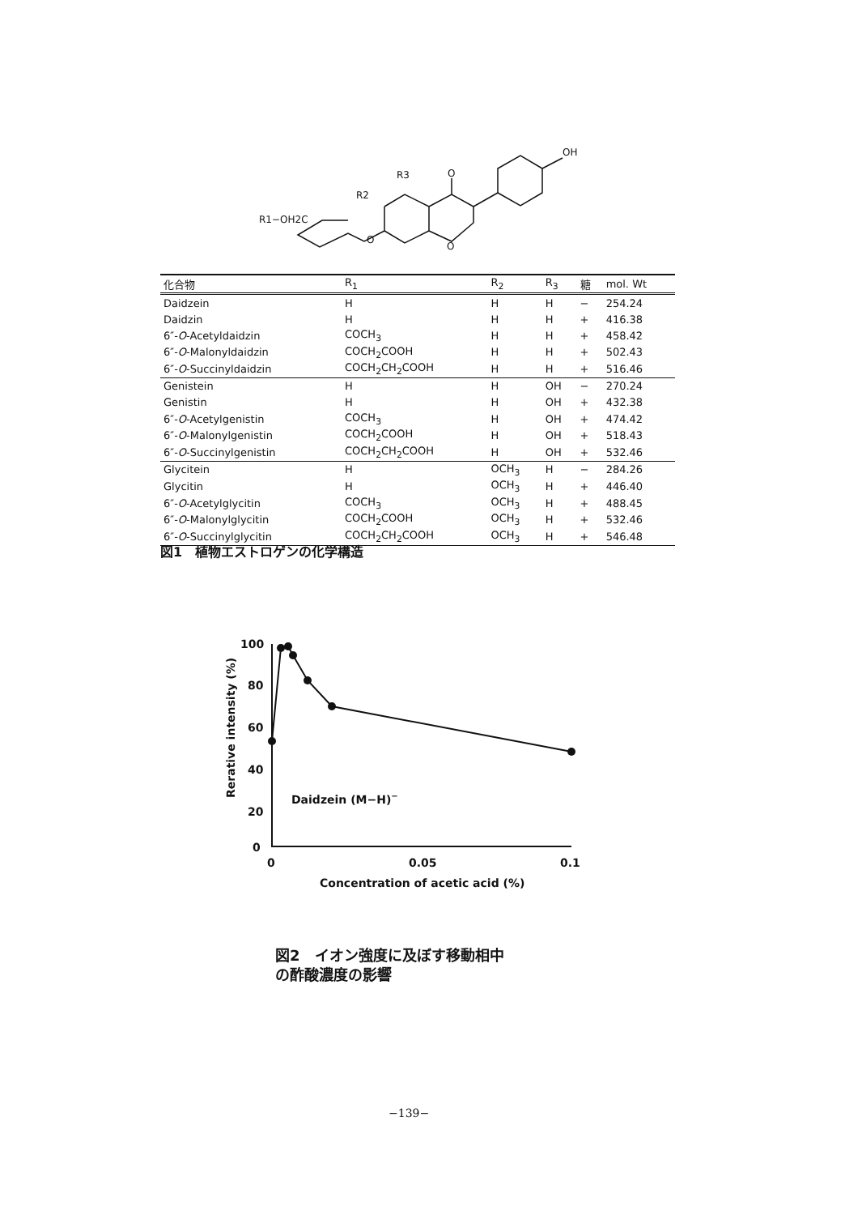OH
O
R3
R2
R1−OH2C
O
O
| 化合物 | R<sub>1</sub> | R<sub>2</sub> | R<sub>3</sub> | 糖 | mol. Wt |
| --- | --- | --- | --- | --- | --- |
| Daidzein | H | H | H | − | 254.24 |
| Daidzin | H | H | H | + | 416.38 |
| 6″- O -Acetyldaidzin | COCH<sub>3</sub> | H | H | + | 458.42 |
| 6″- O -Malonyldaidzin | COCH<sub>2</sub>COOH | H | H | + | 502.43 |
| 6″- O -Succinyldaidzin | COCH<sub>2</sub>CH<sub>2</sub>COOH | H | H | + | 516.46 |
| Genistein | H | H | OH | − | 270.24 |
| Genistin | H | H | OH | + | 432.38 |
| 6″- O -Acetylgenistin | COCH<sub>3</sub> | H | OH | + | 474.42 |
| 6″- O -Malonylgenistin | COCH<sub>2</sub>COOH | H | OH | + | 518.43 |
| 6″- O -Succinylgenistin | COCH<sub>2</sub>CH<sub>2</sub>COOH | H | OH | + | 532.46 |
| Glycitein | H | OCH<sub>3</sub> | H | − | 284.26 |
| Glycitin | H | OCH<sub>3</sub> | H | + | 446.40 |
| 6″- O -Acetylglycitin | COCH<sub>3</sub> | OCH<sub>3</sub> | H | + | 488.45 |
| 6″- O -Malonylglycitin | COCH<sub>2</sub>COOH | OCH<sub>3</sub> | H | + | 532.46 |
| 6″- O -Succinylglycitin | COCH<sub>2</sub>CH<sub>2</sub>COOH | OCH<sub>3</sub> | H | + | 546.48 |
図1　植物エストロゲンの化学構造
100
80
60
40
20
0
0
0.05
0.1
Concentration of acetic acid (%)
Daidzein (M−H)−
Rerative intensity (%)
図2　イオン強度に及ぼす移動相中
の酢酸濃度の影響
−139−